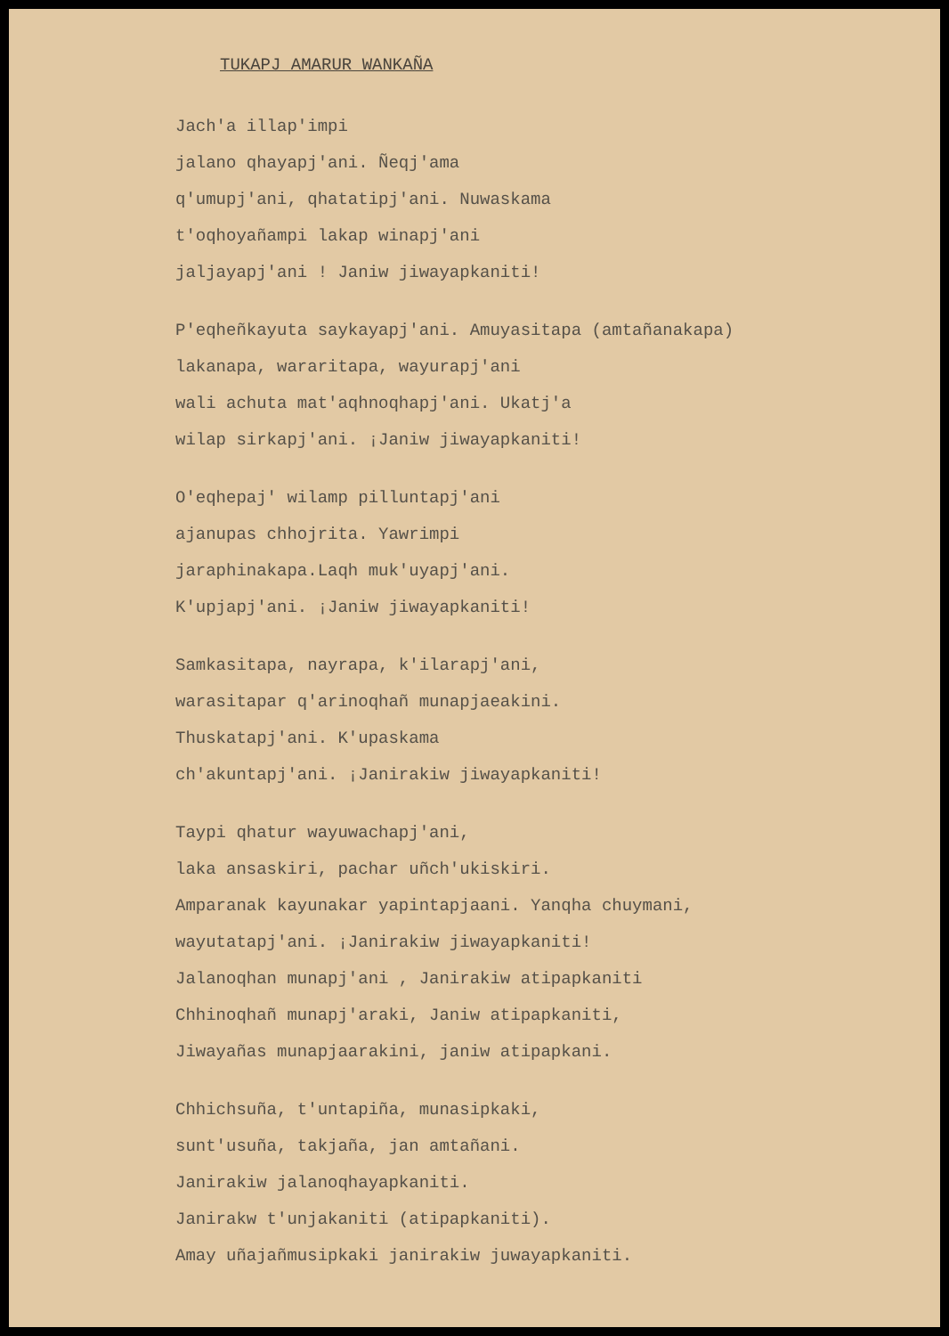TUKAPJ AMARUR WANKAÑA
Jach'a illap'impi
jalano qhayapj'ani. Ñeqj'ama
q'umupj'ani, qhatatipj'ani. Nuwaskama
t'oqhoyañampi lakap winapj'ani
jaljayapj'ani ! Janiw jiwayapkaniti!
P'eqheñkayuta saykayapj'ani. Amuyasitapa (amtañanakapa)
lakanapa, wararitapa, wayurapj'ani
wali achuta mat'aqhnoqhapj'ani. Ukatj'a
wilap sirkapj'ani. ¡Janiw jiwayapkaniti!
O'eqhepaj' wilamp pilluntapj'ani
ajanupas chhojrita. Yawrimpi
jaraphinakapa.Laqh muk'uyapj'ani.
K'upjapj'ani. ¡Janiw jiwayapkaniti!
Samkasitapa, nayrapa, k'ilarapj'ani,
warasitapar q'arinoqhañ munapjaeakini.
Thuskatapj'ani. K'upaskama
ch'akuntapj'ani. ¡Janirakiw jiwayapkaniti!
Taypi qhatur wayuwachapj'ani,
laka ansaskiri, pachar uñch'ukiskiri.
Amparanak kayunakar yapintapjaani. Yanqha chuymani,
wayutatapj'ani. ¡Janirakiw jiwayapkaniti!
Jalanoqhan munapj'ani , Janirakiw atipapkaniti
Chhinoqhañ munapj'araki, Janiw atipapkaniti,
Jiwayañas munapjaarakini, janiw atipapkani.
Chhichsuña, t'untapiña, munasipkaki,
sunt'usuña, takjaña, jan amtañani.
Janirakiw jalanoqhayapkaniti.
Janirakw t'unjakaniti (atipapkaniti).
Amay uñajañmusipkaki janirakiw juwayapkaniti.